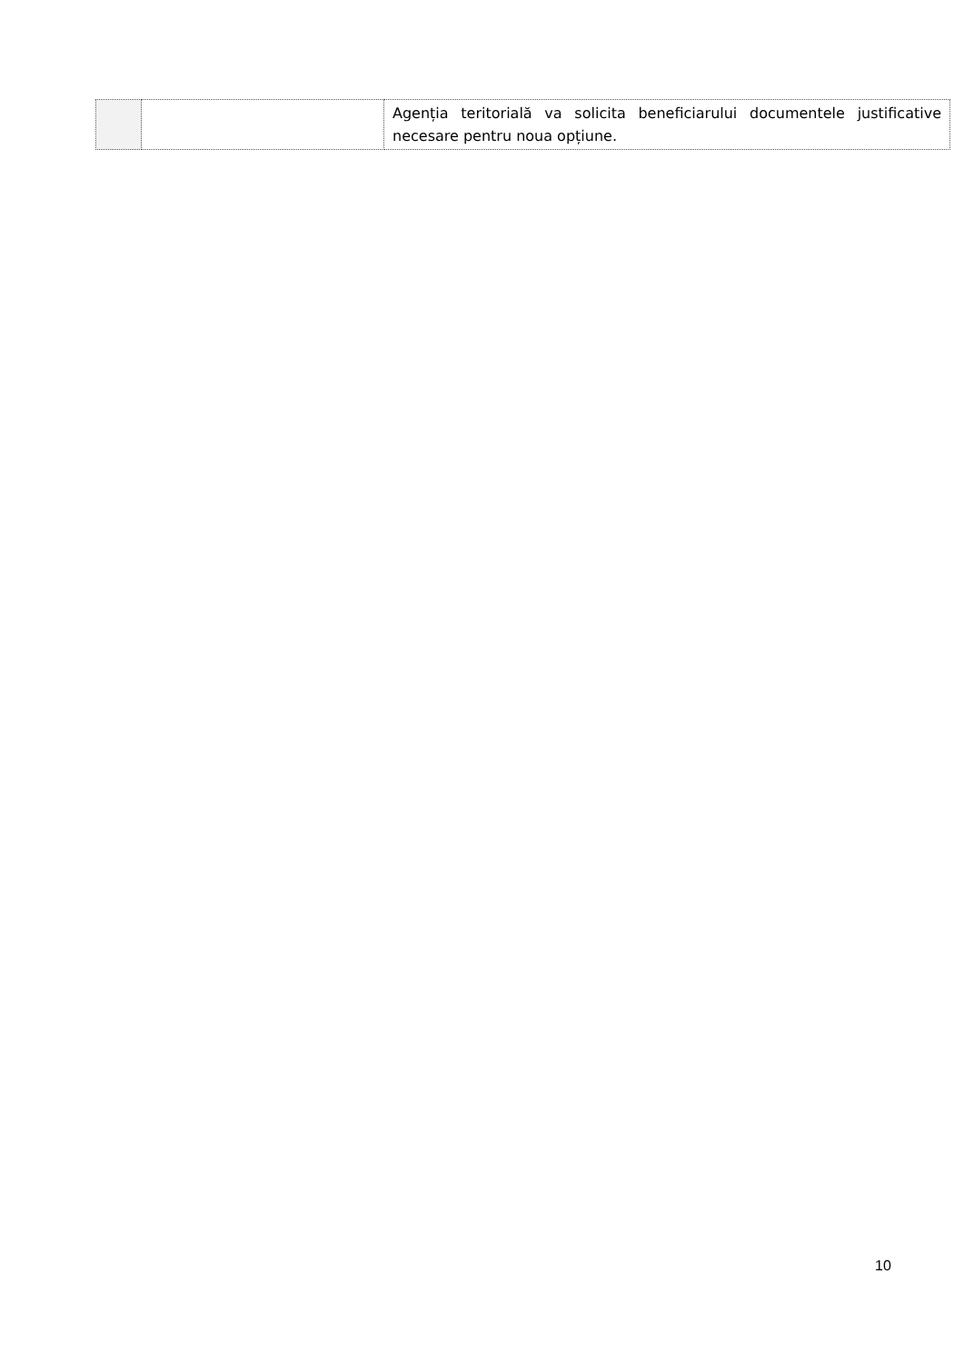| | | Agenția teritorială va solicita beneficiarului documentele justificative necesare pentru noua opțiune. |
10